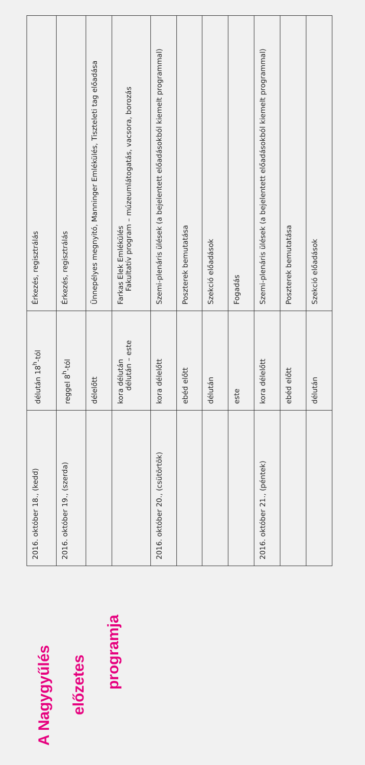A Nagygyűlés
előzetes
programja
| 2016. október 18., (kedd) | délután 18<sup>h</sup>-tól | Érkezés, regisztrálás |
| 2016. október 19., (szerda) | reggel 8<sup>h</sup>-tól | Érkezés, regisztrálás |
| | délelőtt | Ünnepélyes megnyitó, Manninger Emlékülés, Tiszteleti tag előadása |
| | kora délután délután – este | Farkas Elek Emlékülés Fakultatív program – múzeumlátogatás, vacsora, borozás |
| 2016. október 20., (csütörtök) | kora délelőtt | Szemi-plenáris ülések (a bejelentett előadásokból kiemelt programmal) |
| | ebéd előtt | Poszterek bemutatása |
| | délután | Szekció előadások |
| | este | Fogadás |
| 2016. október 21., (péntek) | kora délelőtt | Szemi-plenáris ülések (a bejelentett előadásokból kiemelt programmal) |
| | ebéd előtt | Poszterek bemutatása |
| | délután | Szekció előadások |